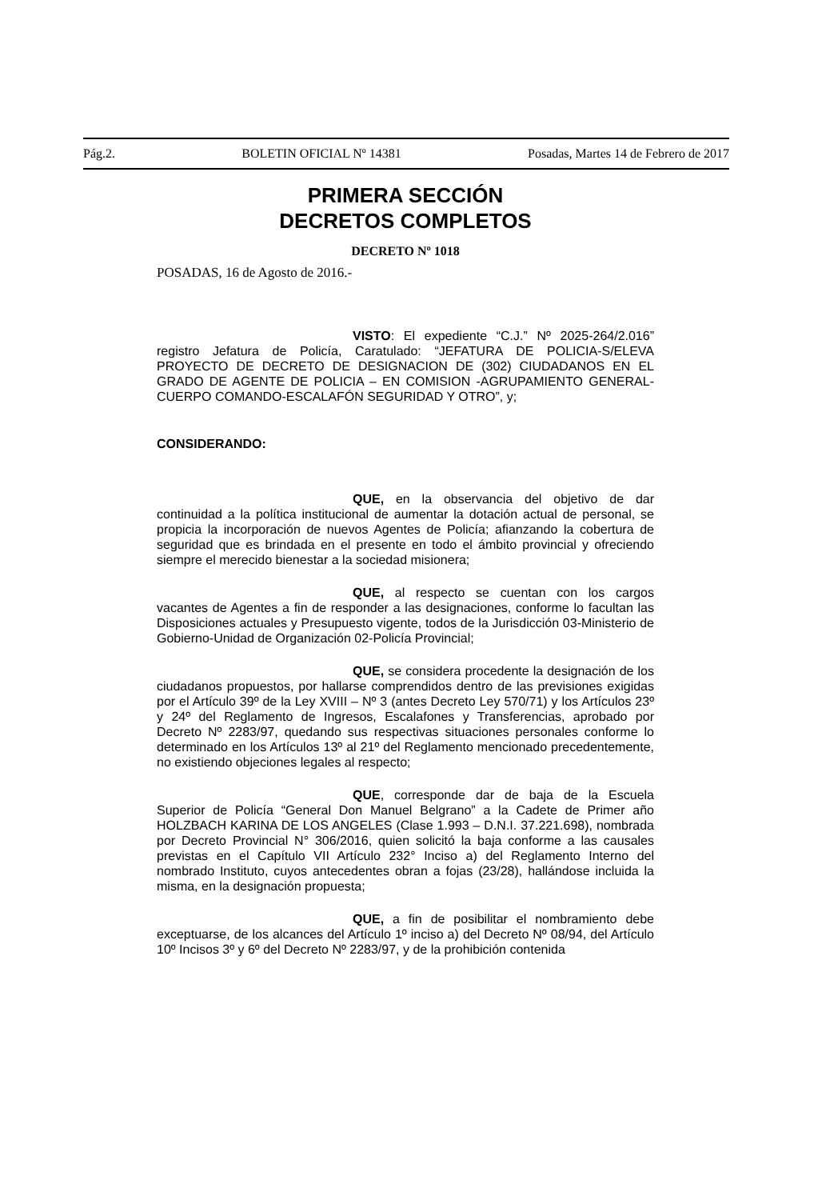Pág.2. BOLETIN OFICIAL Nº 14381 Posadas, Martes 14 de Febrero de 2017
PRIMERA SECCIÓN
DECRETOS COMPLETOS
DECRETO Nº 1018
POSADAS, 16 de Agosto de 2016.-
VISTO: El expediente “C.J.” Nº 2025-264/2.016” registro Jefatura de Policía, Caratulado: “JEFATURA DE POLICIA-S/ELEVA PROYECTO DE DECRETO DE DESIGNACION DE (302) CIUDADANOS EN EL GRADO DE AGENTE DE POLICIA – EN COMISION -AGRUPAMIENTO GENERAL-CUERPO COMANDO-ESCALAFÓN SEGURIDAD Y OTRO”, y;
CONSIDERANDO:
QUE, en la observancia del objetivo de dar continuidad a la política institucional de aumentar la dotación actual de personal, se propicia la incorporación de nuevos Agentes de Policía; afianzando la cobertura de seguridad que es brindada en el presente en todo el ámbito provincial y ofreciendo siempre el merecido bienestar a la sociedad misionera;
QUE, al respecto se cuentan con los cargos vacantes de Agentes a fin de responder a las designaciones, conforme lo facultan las Disposiciones actuales y Presupuesto vigente, todos de la Jurisdicción 03-Ministerio de Gobierno-Unidad de Organización 02-Policía Provincial;
QUE, se considera procedente la designación de los ciudadanos propuestos, por hallarse comprendidos dentro de las previsiones exigidas por el Artículo 39º de la Ley XVIII – Nº 3 (antes Decreto Ley 570/71) y los Artículos 23º y 24º del Reglamento de Ingresos, Escalafones y Transferencias, aprobado por Decreto Nº 2283/97, quedando sus respectivas situaciones personales conforme lo determinado en los Artículos 13º al 21º del Reglamento mencionado precedentemente, no existiendo objeciones legales al respecto;
QUE, corresponde dar de baja de la Escuela Superior de Policía “General Don Manuel Belgrano” a la Cadete de Primer año HOLZBACH KARINA DE LOS ANGELES (Clase 1.993 – D.N.I. 37.221.698), nombrada por Decreto Provincial N° 306/2016, quien solicitó la baja conforme a las causales previstas en el Capítulo VII Artículo 232° Inciso a) del Reglamento Interno del nombrado Instituto, cuyos antecedentes obran a fojas (23/28), hallándose incluida la misma, en la designación propuesta;
QUE, a fin de posibilitar el nombramiento debe exceptuarse, de los alcances del Artículo 1º inciso a) del Decreto Nº 08/94, del Artículo 10º Incisos 3º y 6º del Decreto Nº 2283/97, y de la prohibición contenida